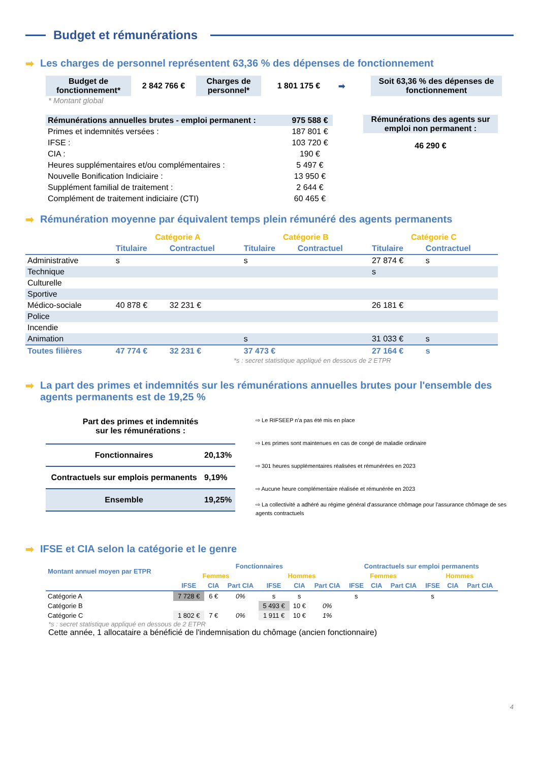Budget et rémunérations
➡ Les charges de personnel représentent 63,36 % des dépenses de fonctionnement
| Budget de fonctionnement* | 2 842 766 € | Charges de personnel* | 1 801 175 € | ➡ | Soit 63,36 % des dépenses de fonctionnement |
* Montant global
| Rémunérations annuelles brutes - emploi permanent : | 975 588 € |
| Primes et indemnités versées : | 187 801 € |
| IFSE : | 103 720 € |
| CIA : | 190 € |
| Heures supplémentaires et/ou complémentaires : | 5 497 € |
| Nouvelle Bonification Indiciaire : | 13 950 € |
| Supplément familial de traitement : | 2 644 € |
| Complément de traitement indiciaire (CTI) | 60 465 € |
Rémunérations des agents sur emploi non permanent :
46 290 €
➡ Rémunération moyenne par équivalent temps plein rémunéré des agents permanents
| | Catégorie A | | Catégorie B | | Catégorie C | |
| --- | --- | --- | --- | --- | --- | --- |
| | Titulaire | Contractuel | Titulaire | Contractuel | Titulaire | Contractuel |
| Administrative | s | | s | | 27 874 € | s |
| Technique | | | | | s | |
| Culturelle | | | | | | |
| Sportive | | | | | | |
| Médico-sociale | 40 878 € | 32 231 € | | | 26 181 € | |
| Police | | | | | | |
| Incendie | | | | | | |
| Animation | | | s | | 31 033 € | s |
| Toutes filières | 47 774 € | 32 231 € | 37 473 € | | 27 164 € | s |
*s : secret statistique appliqué en dessous de 2 ETPR
➡ La part des primes et indemnités sur les rémunérations annuelles brutes pour l'ensemble des agents permanents est de 19,25 %
Part des primes et indemnités
sur les rémunérations :
| Fonctionnaires | 20,13% |
| Contractuels sur emplois permanents | 9,19% |
| Ensemble | 19,25% |
⇨ Le RIFSEEP n'a pas été mis en place
⇨ Les primes sont maintenues en cas de congé de maladie ordinaire
⇨ 301 heures supplémentaires réalisées et rémunérées en 2023
⇨ Aucune heure complémentaire réalisée et rémunérée en 2023
⇨ La collectivité a adhéré au régime général d'assurance chômage pour l'assurance chômage de ses agents contractuels
➡ IFSE et CIA selon la catégorie et le genre
| Montant annuel moyen par ETPR | Fonctionnaires | | | | | | Contractuels sur emploi permanents | | | | | |
| | Femmes | | | Hommes | | | Femmes | | | Hommes | | |
| | IFSE | CIA | Part CIA | IFSE | CIA | Part CIA | IFSE | CIA | Part CIA | IFSE | CIA | Part CIA |
| Catégorie A | 7 728 € | 6 € | 0% | s | s | | s | | | s | | |
| Catégorie B | | | | 5 493 € | 10 € | 0% | | | | | | |
| Catégorie C | 1 802 € | 7 € | 0% | 1 911 € | 10 € | 1% | | | | | | |
*s : secret statistique appliqué en dessous de 2 ETPR
Cette année, 1 allocataire a bénéficié de l'indemnisation du chômage (ancien fonctionnaire)
4